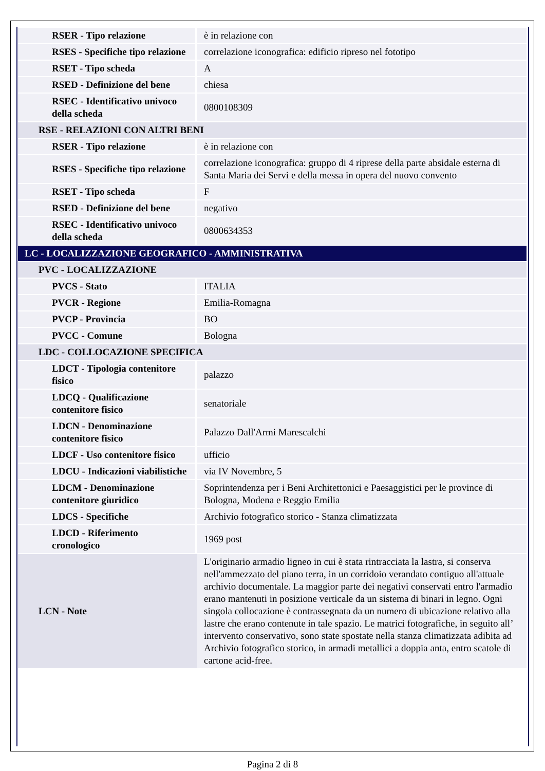| RSER - Tipo relazione | è in relazione con |
| RSES - Specifiche tipo relazione | correlazione iconografica: edificio ripreso nel fototipo |
| RSET - Tipo scheda | A |
| RSED - Definizione del bene | chiesa |
| RSEC - Identificativo univoco della scheda | 0800108309 |
| RSE - RELAZIONI CON ALTRI BENI | |
| RSER - Tipo relazione | è in relazione con |
| RSES - Specifiche tipo relazione | correlazione iconografica: gruppo di 4 riprese della parte absidale esterna di Santa Maria dei Servi e della messa in opera del nuovo convento |
| RSET - Tipo scheda | F |
| RSED - Definizione del bene | negativo |
| RSEC - Identificativo univoco della scheda | 0800634353 |
| LC - LOCALIZZAZIONE GEOGRAFICO - AMMINISTRATIVA | |
| PVC - LOCALIZZAZIONE | |
| PVCS - Stato | ITALIA |
| PVCR - Regione | Emilia-Romagna |
| PVCP - Provincia | BO |
| PVCC - Comune | Bologna |
| LDC - COLLOCAZIONE SPECIFICA | |
| LDCT - Tipologia contenitore fisico | palazzo |
| LDCQ - Qualificazione contenitore fisico | senatoriale |
| LDCN - Denominazione contenitore fisico | Palazzo Dall'Armi Marescalchi |
| LDCF - Uso contenitore fisico | ufficio |
| LDCU - Indicazioni viabilistiche | via IV Novembre, 5 |
| LDCM - Denominazione contenitore giuridico | Soprintendenza per i Beni Architettonici e Paesaggistici per le province di Bologna, Modena e Reggio Emilia |
| LDCS - Specifiche | Archivio fotografico storico - Stanza climatizzata |
| LDCD - Riferimento cronologico | 1969 post |
| LCN - Note | L'originario armadio ligneo in cui è stata rintracciata la lastra, si conserva nell'ammezzato del piano terra, in un corridoio verandato contiguo all'attuale archivio documentale. La maggior parte dei negativi conservati entro l'armadio erano mantenuti in posizione verticale da un sistema di binari in legno. Ogni singola collocazione è contrassegnata da un numero di ubicazione relativo alla lastre che erano contenute in tale spazio. Le matrici fotografiche, in seguito all’ intervento conservativo, sono state spostate nella stanza climatizzata adibita ad Archivio fotografico storico, in armadi metallici a doppia anta, entro scatole di cartone acid-free. |
Pagina 2 di 8